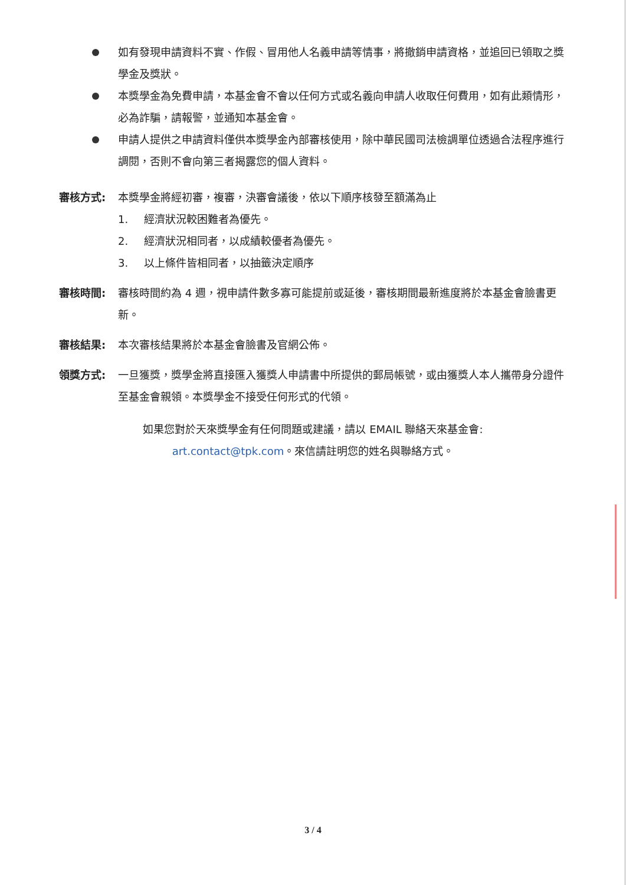如有發現申請資料不實、作假、冒用他人名義申請等情事，將撤銷申請資格，並追回已領取之獎學金及獎狀。
本獎學金為免費申請，本基金會不會以任何方式或名義向申請人收取任何費用，如有此類情形，必為詐騙，請報警，並通知本基金會。
申請人提供之申請資料僅供本獎學金內部審核使用，除中華民國司法檢調單位透過合法程序進行調閱，否則不會向第三者揭露您的個人資料。
審核方式: 本獎學金將經初審，複審，決審會議後，依以下順序核發至額滿為止
1. 經濟狀況較困難者為優先。
2. 經濟狀況相同者，以成績較優者為優先。
3. 以上條件皆相同者，以抽籤決定順序
審核時間: 審核時間約為 4 週，視申請件數多寡可能提前或延後，審核期間最新進度將於本基金會臉書更新。
審核結果: 本次審核結果將於本基金會臉書及官網公佈。
領獎方式: 一旦獲獎，獎學金將直接匯入獲獎人申請書中所提供的郵局帳號，或由獲獎人本人攜帶身分證件至基金會親領。本獎學金不接受任何形式的代領。
如果您對於天來獎學金有任何問題或建議，請以 EMAIL 聯絡天來基金會:
art.contact@tpk.com。來信請註明您的姓名與聯絡方式。
3 / 4